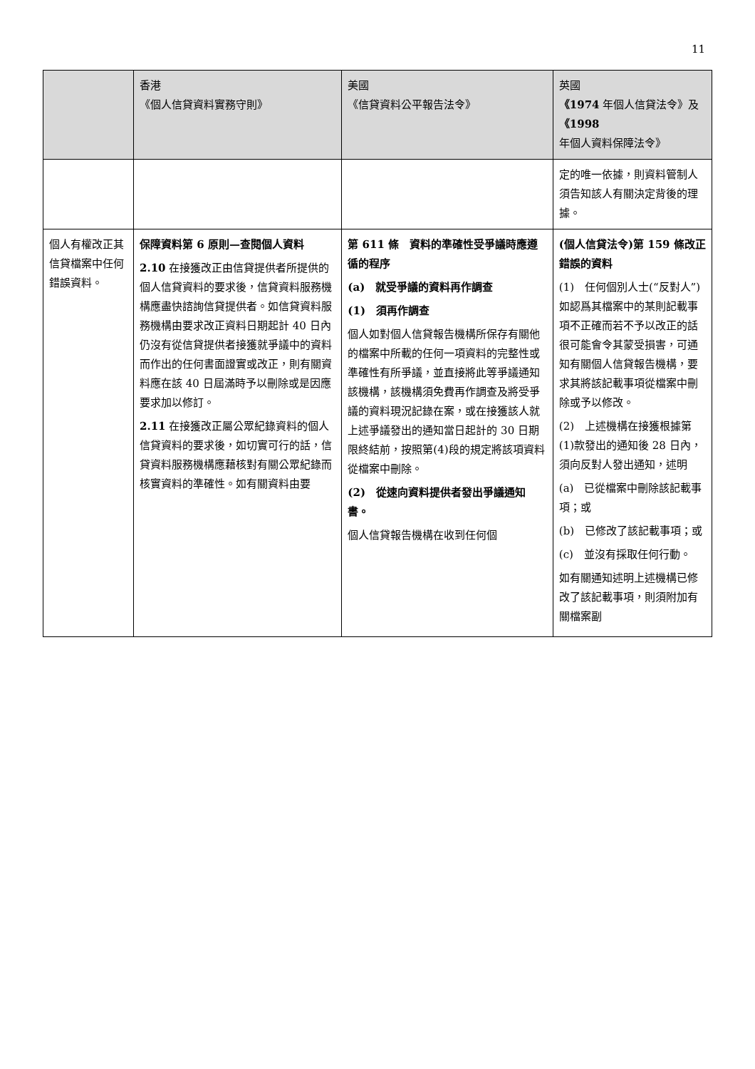11
| | 香港 《個人信貸資料實務守則》 | 美國 《信貸資料公平報告法令》 | 英國 《1974 年個人信貸法令》及 《1998 年個人資料保障法令》 |
| --- | --- | --- | --- |
| | | | 定的唯一依據，則資料管制人須告知該人有關決定背後的理據。 |
| 個人有權改正其信貸檔案中任何錯誤資料。 | 保障資料第 6 原則—查閱個人資料 2.10 在接獲改正由信貸提供者所提供的個人信貸資料的要求後，信貸資料服務機構應盡快諮詢信貸提供者。如信貸資料服務機構由要求改正資料日期起計 40 日內仍沒有從信貸提供者接獲就爭議中的資料而作出的任何書面證實或改正，則有關資料應在該 40 日屆滿時予以刪除或是因應要求加以修訂。 2.11 在接獲改正屬公眾紀錄資料的個人信貸資料的要求後，如切實可行的話，信貸資料服務機構應藉核對有關公眾紀錄而核實資料的準確性。如有關資料由要 | 第 611 條 資料的準確性受爭議時應遵循的程序 (a) 就受爭議的資料再作調查 (1) 須再作調查 個人如對個人信貸報告機構所保存有關他的檔案中所載的任何一項資料的完整性或準確性有所爭議，並直接將此等爭議通知該機構，該機構須免費再作調查及將受爭議的資料現況記錄在案，或在接獲該人就上述爭議發出的通知當日起計的 30 日期限終結前，按照第(4)段的規定將該項資料從檔案中刪除。 (2) 從速向資料提供者發出爭議通知書。 個人信貸報告機構在收到任何個 | (個人信貸法令)第 159 條改正錯誤的資料 (1) 任何個別人士(“反對人”)如認爲其檔案中的某則記載事項不正確而若不予以改正的話很可能會令其蒙受損害，可通知有關個人信貸報告機構，要求其將該記載事項從檔案中刪除或予以修改。 (2) 上述機構在接獲根據第(1)款發出的通知後 28 日內，須向反對人發出通知，述明 (a) 已從檔案中刪除該記載事項；或 (b) 已修改了該記載事項；或 (c) 並沒有採取任何行動。 如有關通知述明上述機構已修改了該記載事項，則須附加有關檔案副 |